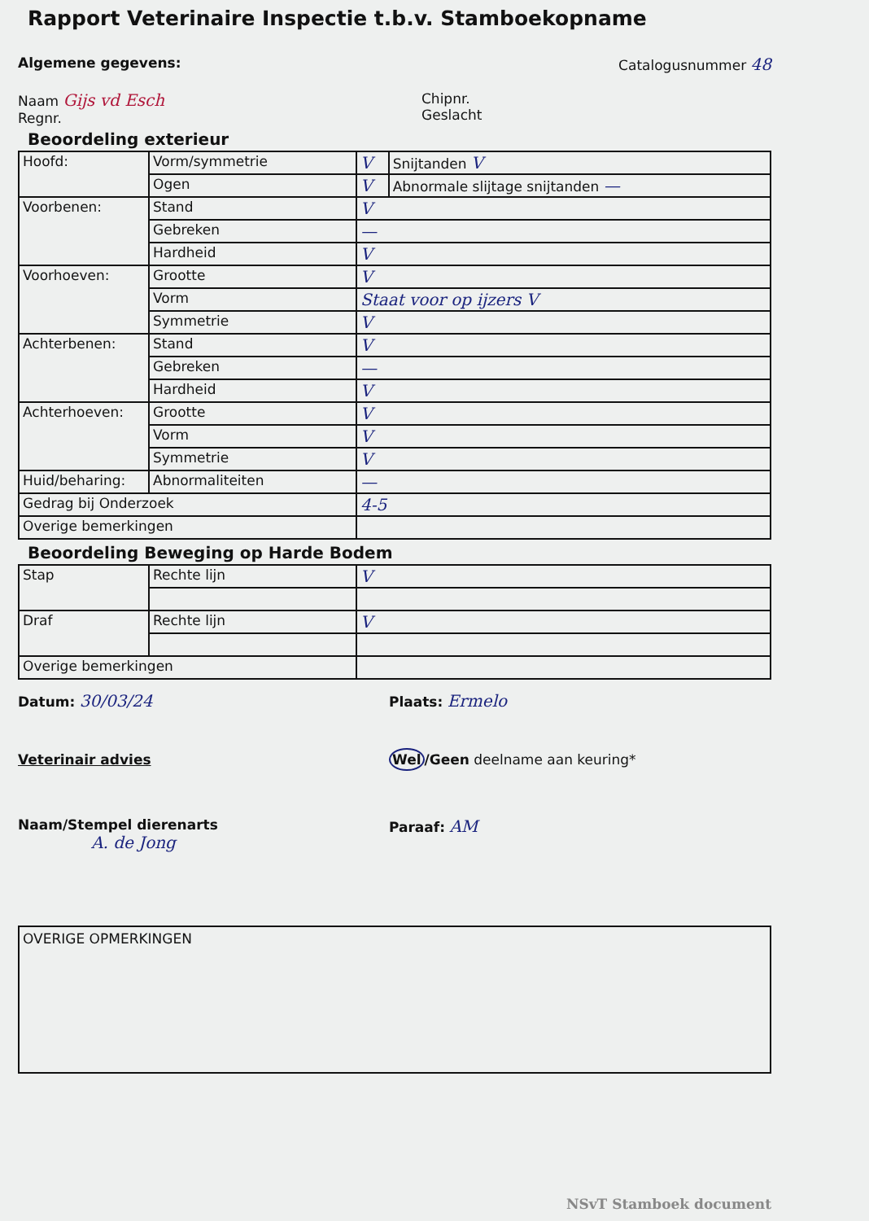Rapport Veterinaire Inspectie t.b.v. Stamboekopname
Algemene gegevens: Catalogusnummer 48
Naam Gijs vd Esch
Regnr.
Chipnr.
Geslacht
Beoordeling exterieur
| Hoofd: | Vorm/symmetrie | V | Snijtanden V |
| | Ogen | V | Abnormale slijtage snijtanden — |
| Voorbenen: | Stand | V | |
| | Gebreken | — | |
| | Hardheid | V | |
| Voorhoeven: | Grootte | V | |
| | Vorm | Staat voor op ijzers V | |
| | Symmetrie | V | |
| Achterbenen: | Stand | V | |
| | Gebreken | — | |
| | Hardheid | V | |
| Achterhoeven: | Grootte | V | |
| | Vorm | V | |
| | Symmetrie | V | |
| Huid/beharing: | Abnormaliteiten | — | |
| Gedrag bij Onderzoek | | 4-5 | |
| Overige bemerkingen | | | |
Beoordeling Beweging op Harde Bodem
| Stap | Rechte lijn | V |
| Draf | Rechte lijn | V |
| Overige bemerkingen | | |
Datum: 30/03/24
Plaats: Ermelo
Veterinair advies Wel/Geen deelname aan keuring*
Naam/Stempel dierenarts
A. de Jong
Paraaf: AM
OVERIGE OPMERKINGEN
NSvT Stamboek document